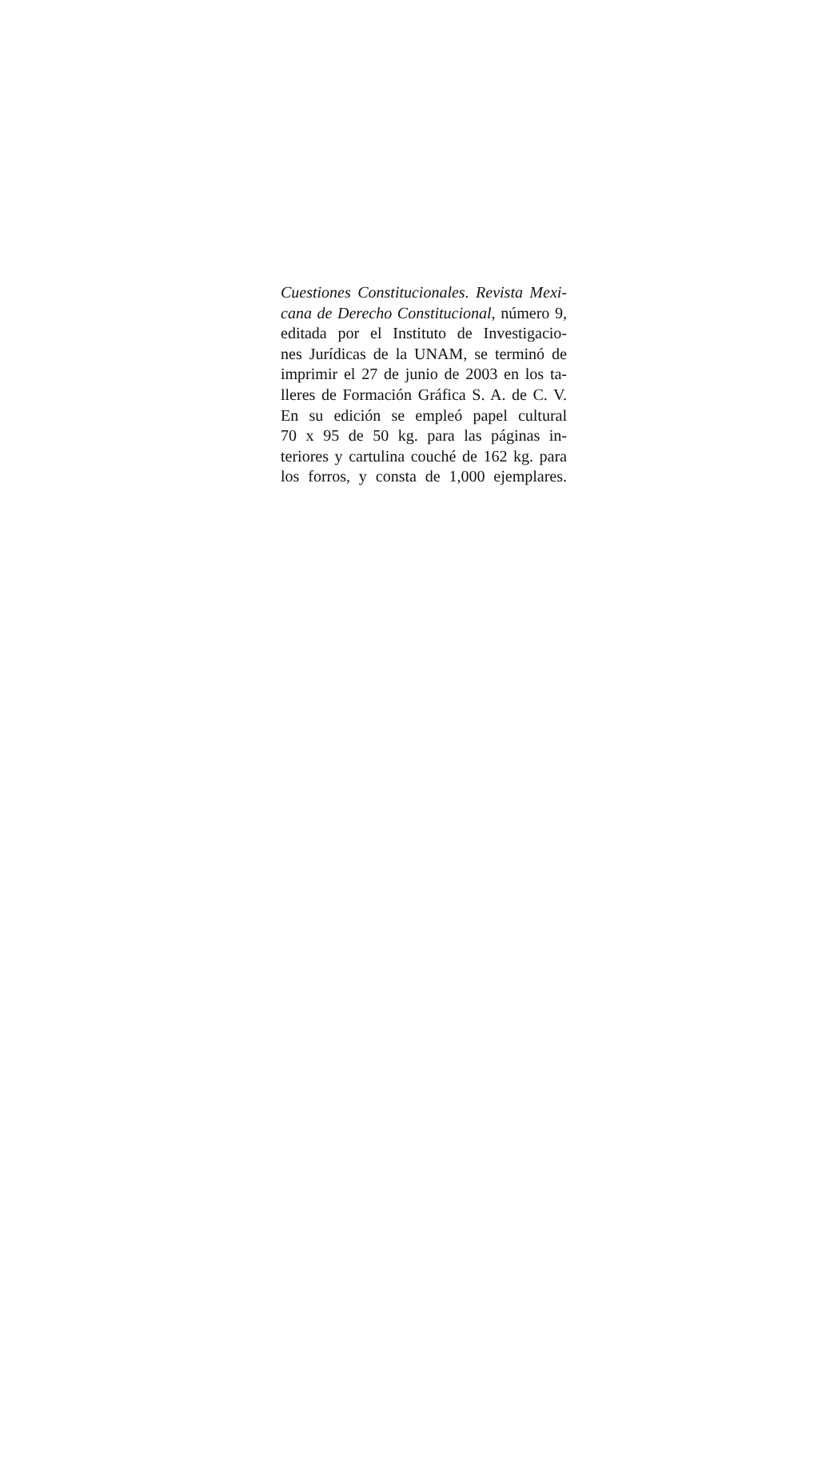Cuestiones Constitucionales. Revista Mexi-
cana de Derecho Constitucional, número 9,
editada por el Instituto de Investigacio-
nes Jurídicas de la UNAM, se terminó de
imprimir el 27 de junio de 2003 en los ta-
lleres de Formación Gráfica S. A. de C. V.
En su edición se empleó papel cultural
70 x 95 de 50 kg. para las páginas in-
teriores y cartulina couché de 162 kg. para
los forros, y consta de 1,000 ejemplares.